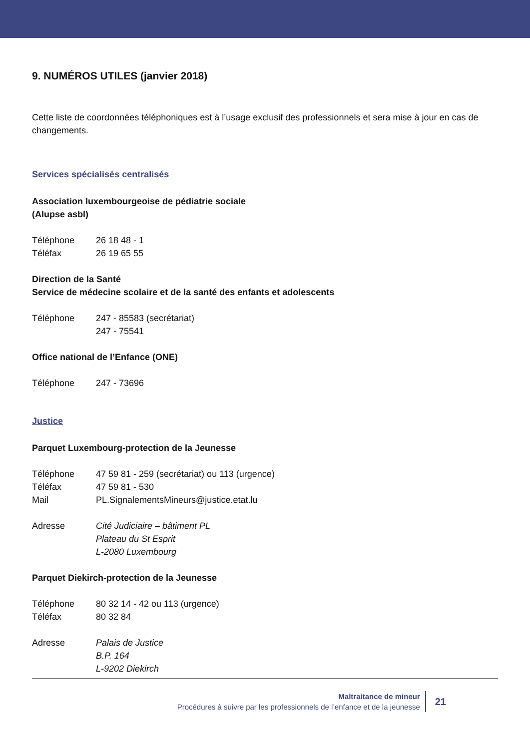9. NUMÉROS UTILES (janvier 2018)
Cette liste de coordonnées téléphoniques est à l’usage exclusif des professionnels et sera mise à jour en cas de changements.
Services spécialisés centralisés
Association luxembourgeoise de pédiatrie sociale
(Alupse asbl)
| Téléphone | 26 18 48 - 1 |
| Téléfax | 26 19 65 55 |
Direction de la Santé
Service de médecine scolaire et de la santé des enfants et adolescents
| Téléphone | 247 - 85583 (secrétariat) 247 - 75541 |
Office national de l’Enfance (ONE)
| Téléphone | 247 - 73696 |
Justice
Parquet Luxembourg-protection de la Jeunesse
| Téléphone | 47 59 81 - 259 (secrétariat) ou 113 (urgence) |
| Téléfax | 47 59 81 - 530 |
| Mail | PL.SignalementsMineurs@justice.etat.lu |
| Adresse | Cité Judiciaire – bâtiment PL Plateau du St Esprit L-2080 Luxembourg |
Parquet Diekirch-protection de la Jeunesse
| Téléphone | 80 32 14 - 42 ou 113 (urgence) |
| Téléfax | 80 32 84 |
| Adresse | Palais de Justice B.P. 164 L-9202 Diekirch |
Maltraitance de mineur
Procédures à suivre par les professionnels de l’enfance et de la jeunesse
21